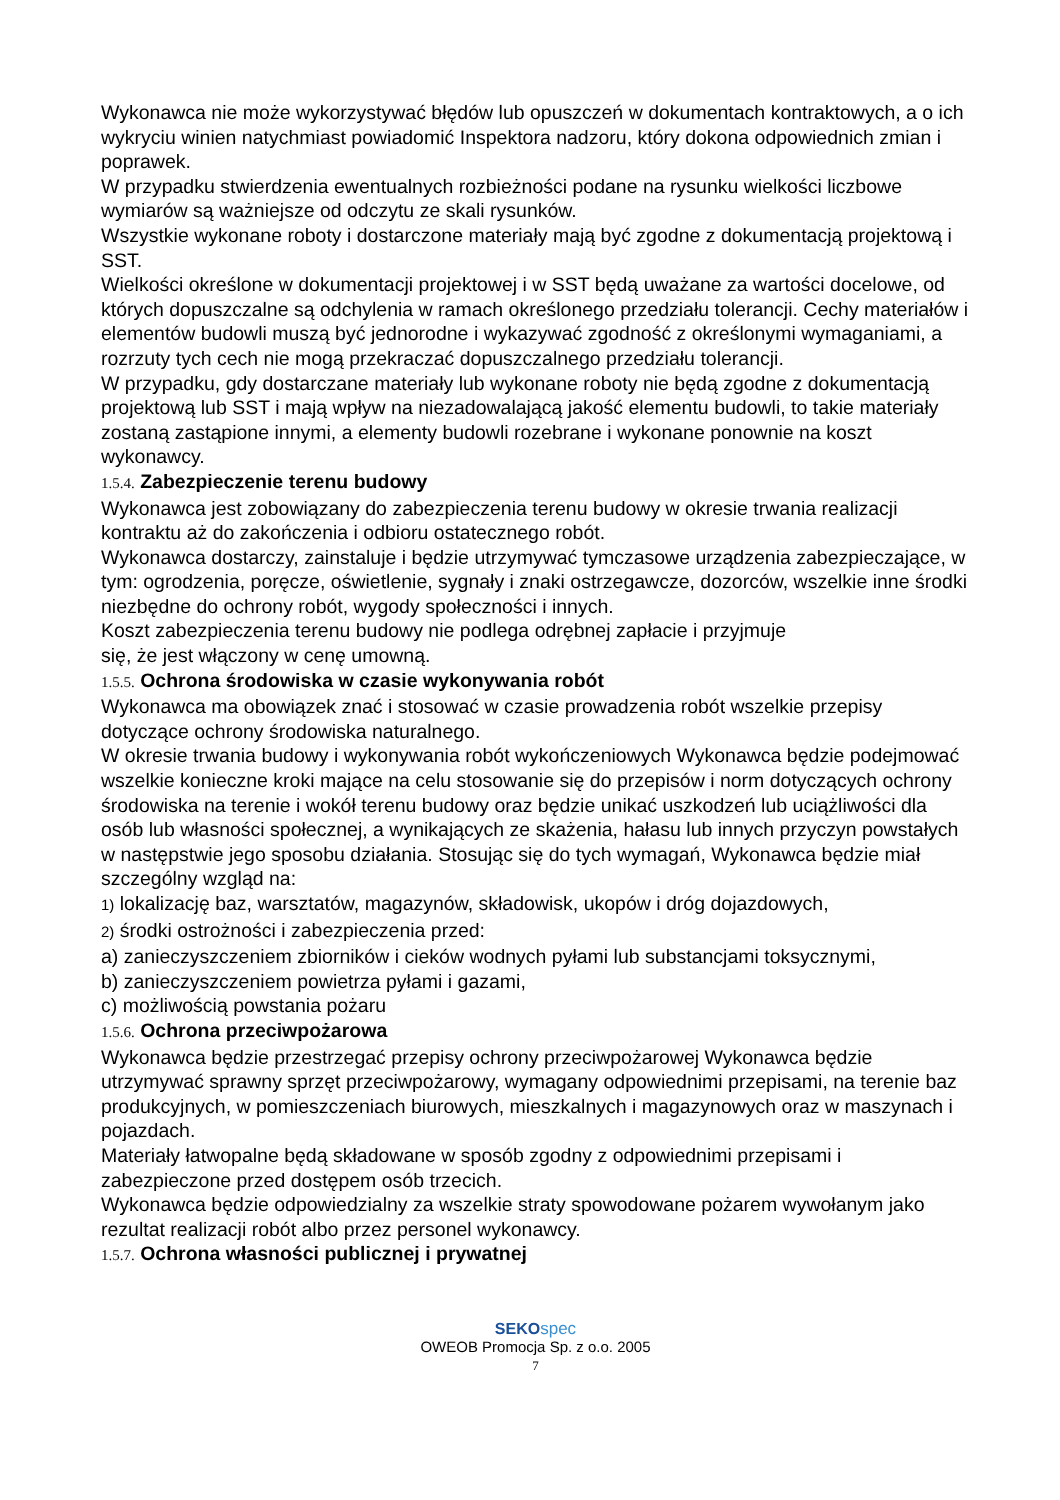Wykonawca nie może wykorzystywać błędów lub opuszczeń w dokumentach kontraktowych, a o ich wykryciu winien natychmiast powiadomić Inspektora nadzoru, który dokona odpowiednich zmian i poprawek.
W przypadku stwierdzenia ewentualnych rozbieżności podane na rysunku wielkości liczbowe wymiarów są ważniejsze od odczytu ze skali rysunków.
Wszystkie wykonane roboty i dostarczone materiały mają być zgodne z dokumentacją projektową i SST.
Wielkości określone w dokumentacji projektowej i w SST będą uważane za wartości docelowe, od których dopuszczalne są odchylenia w ramach określonego przedziału tolerancji. Cechy materiałów i elementów budowli muszą być jednorodne i wykazywać zgodność z określonymi wymaganiami, a rozrzuty tych cech nie mogą przekraczać dopuszczalnego przedziału tolerancji.
W przypadku, gdy dostarczane materiały lub wykonane roboty nie będą zgodne z dokumentacją projektową lub SST i mają wpływ na niezadowalającą jakość elementu budowli, to takie materiały zostaną zastąpione innymi, a elementy budowli rozebrane i wykonane ponownie na koszt wykonawcy.
1.5.4. Zabezpieczenie terenu budowy
Wykonawca jest zobowiązany do zabezpieczenia terenu budowy w okresie trwania realizacji kontraktu aż do zakończenia i odbioru ostatecznego robót.
Wykonawca dostarczy, zainstaluje i będzie utrzymywać tymczasowe urządzenia zabezpieczające, w tym: ogrodzenia, poręcze, oświetlenie, sygnały i znaki ostrzegawcze, dozorców, wszelkie inne środki niezbędne do ochrony robót, wygody społeczności i innych.
Koszt zabezpieczenia terenu budowy nie podlega odrębnej zapłacie i przyjmuje
się, że jest włączony w cenę umowną.
1.5.5. Ochrona środowiska w czasie wykonywania robót
Wykonawca ma obowiązek znać i stosować w czasie prowadzenia robót wszelkie przepisy dotyczące ochrony środowiska naturalnego.
W okresie trwania budowy i wykonywania robót wykończeniowych Wykonawca będzie podejmować wszelkie konieczne kroki mające na celu stosowanie się do przepisów i norm dotyczących ochrony środowiska na terenie i wokół terenu budowy oraz będzie unikać uszkodzeń lub uciążliwości dla osób lub własności społecznej, a wynikających ze skażenia, hałasu lub innych przyczyn powstałych w następstwie jego sposobu działania. Stosując się do tych wymagań, Wykonawca będzie miał szczególny wzgląd na:
1) lokalizację baz, warsztatów, magazynów, składowisk, ukopów i dróg dojazdowych,
2) środki ostrożności i zabezpieczenia przed:
a) zanieczyszczeniem zbiorników i cieków wodnych pyłami lub substancjami toksycznymi,
b) zanieczyszczeniem powietrza pyłami i gazami,
c) możliwością powstania pożaru
1.5.6. Ochrona przeciwpożarowa
Wykonawca będzie przestrzegać przepisy ochrony przeciwpożarowej Wykonawca będzie utrzymywać sprawny sprzęt przeciwpożarowy, wymagany odpowiednimi przepisami, na terenie baz produkcyjnych, w pomieszczeniach biurowych, mieszkalnych i magazynowych oraz w maszynach i pojazdach.
Materiały łatwopalne będą składowane w sposób zgodny z odpowiednimi przepisami i zabezpieczone przed dostępem osób trzecich.
Wykonawca będzie odpowiedzialny za wszelkie straty spowodowane pożarem wywołanym jako rezultat realizacji robót albo przez personel wykonawcy.
1.5.7. Ochrona własności publicznej i prywatnej
SEKO spec
OWEOB Promocja Sp. z o.o. 2005
7